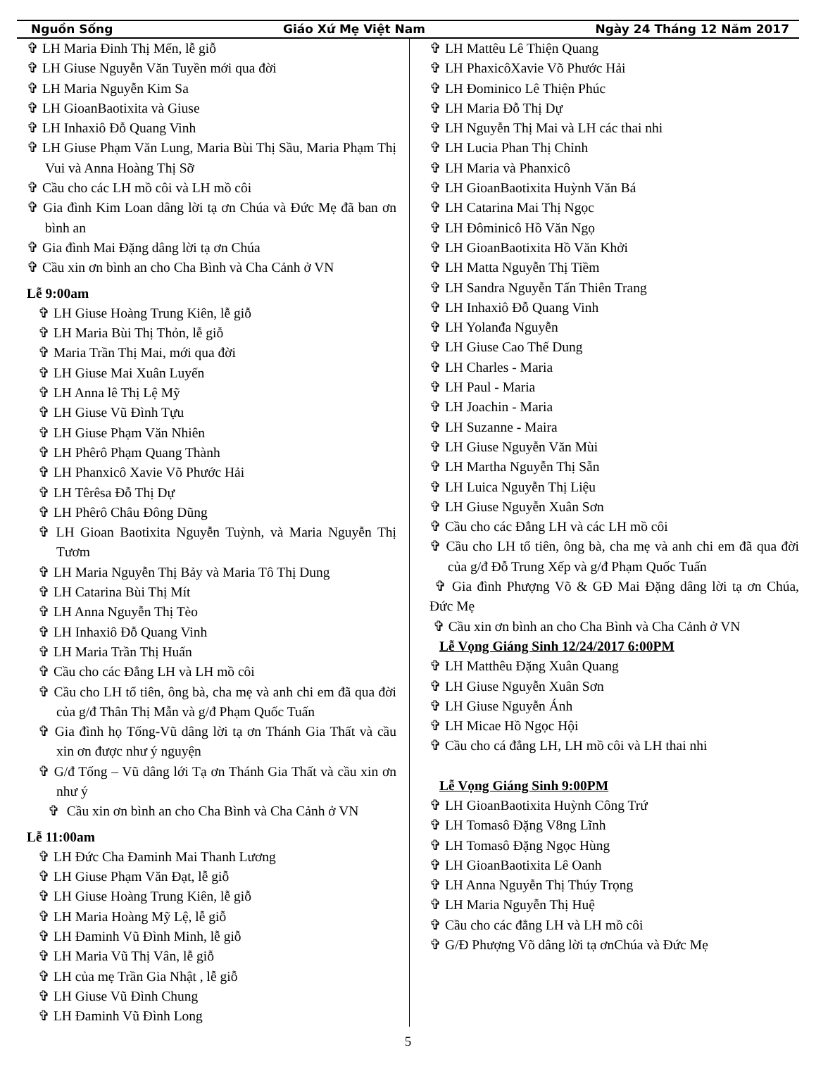Nguồn Sống Giáo Xứ Mẹ Việt Nam Ngày 24 Tháng 12 Năm 2017
✞ LH Maria Đinh Thị Mến, lễ giỗ
✞ LH Giuse Nguyễn Văn Tuyền mới qua đời
✞ LH Maria Nguyễn Kim Sa
✞ LH GioanBaotixita và Giuse
✞ LH Inhaxiô Đỗ Quang Vinh
✞ LH Giuse Phạm Văn Lung, Maria Bùi Thị Sầu, Maria Phạm Thị Vui và Anna Hoàng Thị Sỡ
✞ Cầu cho các LH mồ côi và LH mồ côi
✞ Gia đình Kim Loan dâng lời tạ ơn Chúa và Đức Mẹ đã ban ơn bình an
✞ Gia đình Mai Đặng dâng lời tạ ơn Chúa
✞ Cầu xin ơn bình an cho Cha Bình và Cha Cảnh ở VN
Lễ 9:00am
✞ LH Giuse Hoàng Trung Kiên, lễ giỗ
✞ LH Maria Bùi Thị Thỏn, lễ giỗ
✞ Maria Trần Thị Mai, mới qua đời
✞ LH Giuse Mai Xuân Luyến
✞ LH Anna lê Thị Lệ Mỹ
✞ LH Giuse Vũ Đình Tựu
✞ LH Giuse Phạm Văn Nhiên
✞ LH Phêrô Phạm Quang Thành
✞ LH Phanxicô Xavie Võ Phước Hải
✞ LH Têrêsa Đỗ Thị Dự
✞ LH Phêrô Châu Đông Dũng
✞ LH Gioan Baotixita Nguyễn Tuỳnh, và Maria Nguyễn Thị Tươm
✞ LH Maria Nguyễn Thị Bảy và Maria Tô Thị Dung
✞ LH Catarina Bùi Thị Mít
✞ LH Anna Nguyễn Thị Tèo
✞ LH Inhaxiô Đỗ Quang Vinh
✞ LH Maria Trần Thị Huấn
✞ Cầu cho các Đẳng LH và LH mồ côi
✞ Cầu cho LH tổ tiên, ông bà, cha mẹ và anh chi em đã qua đời của g/đ Thân Thị Mẫn và g/đ Phạm Quốc Tuấn
✞ Gia đình họ Tống-Vũ dâng lời tạ ơn Thánh Gia Thất và cầu xin ơn được như ý nguyện
✞ G/đ Tống – Vũ dâng lới Tạ ơn Thánh Gia Thất và cầu xin ơn như ý
✞ Cầu xin ơn bình an cho Cha Bình và Cha Cảnh ở VN
Lễ 11:00am
✞ LH Đức Cha Đaminh Mai Thanh Lương
✞ LH Giuse Phạm Văn Đạt, lễ giỗ
✞ LH Giuse Hoàng Trung Kiên, lễ giỗ
✞ LH Maria Hoàng Mỹ Lệ, lễ giỗ
✞ LH Đaminh Vũ Đình Minh, lễ giỗ
✞ LH Maria Vũ Thị Vân, lễ giỗ
✞ LH của mẹ Trần Gia Nhật , lễ giỗ
✞ LH Giuse Vũ Đình Chung
✞ LH Đaminh Vũ Đình Long
✞ LH Mattêu Lê Thiện Quang
✞ LH PhaxicôXavie Võ Phước Hải
✞ LH Đominico Lê Thiện Phúc
✞ LH Maria Đỗ Thị Dự
✞ LH Nguyễn Thị Mai và LH các thai nhi
✞ LH Lucia Phan Thị Chỉnh
✞ LH Maria và Phanxicô
✞ LH GioanBaotixita Huỳnh Văn Bá
✞ LH Catarina Mai Thị Ngọc
✞ LH Đôminicô Hồ Văn Ngọ
✞ LH GioanBaotixita Hồ Văn Khởi
✞ LH Matta Nguyễn Thị Tiềm
✞ LH Sandra Nguyễn Tấn Thiên Trang
✞ LH Inhaxiô Đỗ Quang Vinh
✞ LH Yolanđa Nguyễn
✞ LH Giuse Cao Thế Dung
✞ LH Charles - Maria
✞ LH Paul - Maria
✞ LH Joachin - Maria
✞ LH Suzanne - Maira
✞ LH Giuse Nguyễn Văn Mùi
✞ LH Martha Nguyễn Thị Sẵn
✞ LH Luica Nguyễn Thị Liệu
✞ LH Giuse Nguyễn Xuân Sơn
✞ Cầu cho các Đẳng LH và các LH mồ côi
✞ Cầu cho LH tổ tiên, ông bà, cha mẹ và anh chi em đã qua đời của g/đ Đỗ Trung Xếp và g/đ Phạm Quốc Tuấn
✞ Gia đình Phượng Võ & GĐ Mai Đặng dâng lời tạ ơn Chúa, Đức Mẹ
✞ Cầu xin ơn bình an cho Cha Bình và Cha Cảnh ở VN
Lễ Vọng Giáng Sinh 12/24/2017 6:00PM
✞ LH Matthêu Đặng Xuân Quang
✞ LH Giuse Nguyễn Xuân Sơn
✞ LH Giuse Nguyễn Ánh
✞ LH Micae Hồ Ngọc Hội
✞ Cầu cho cá đẳng LH, LH mồ côi và LH thai nhi
Lễ Vọng Giáng Sinh 9:00PM
✞ LH GioanBaotixita Huỳnh Công Trứ
✞ LH Tomasô Đặng V8ng Lĩnh
✞ LH Tomasô Đặng Ngọc Hùng
✞ LH GioanBaotixita Lê Oanh
✞ LH Anna Nguyễn Thị Thúy Trọng
✞ LH Maria Nguyễn Thị Huệ
✞ Cầu cho các đẳng LH và LH mồ côi
✞ G/Đ Phượng Võ dâng lời tạ ơnChúa và Đức Mẹ
5